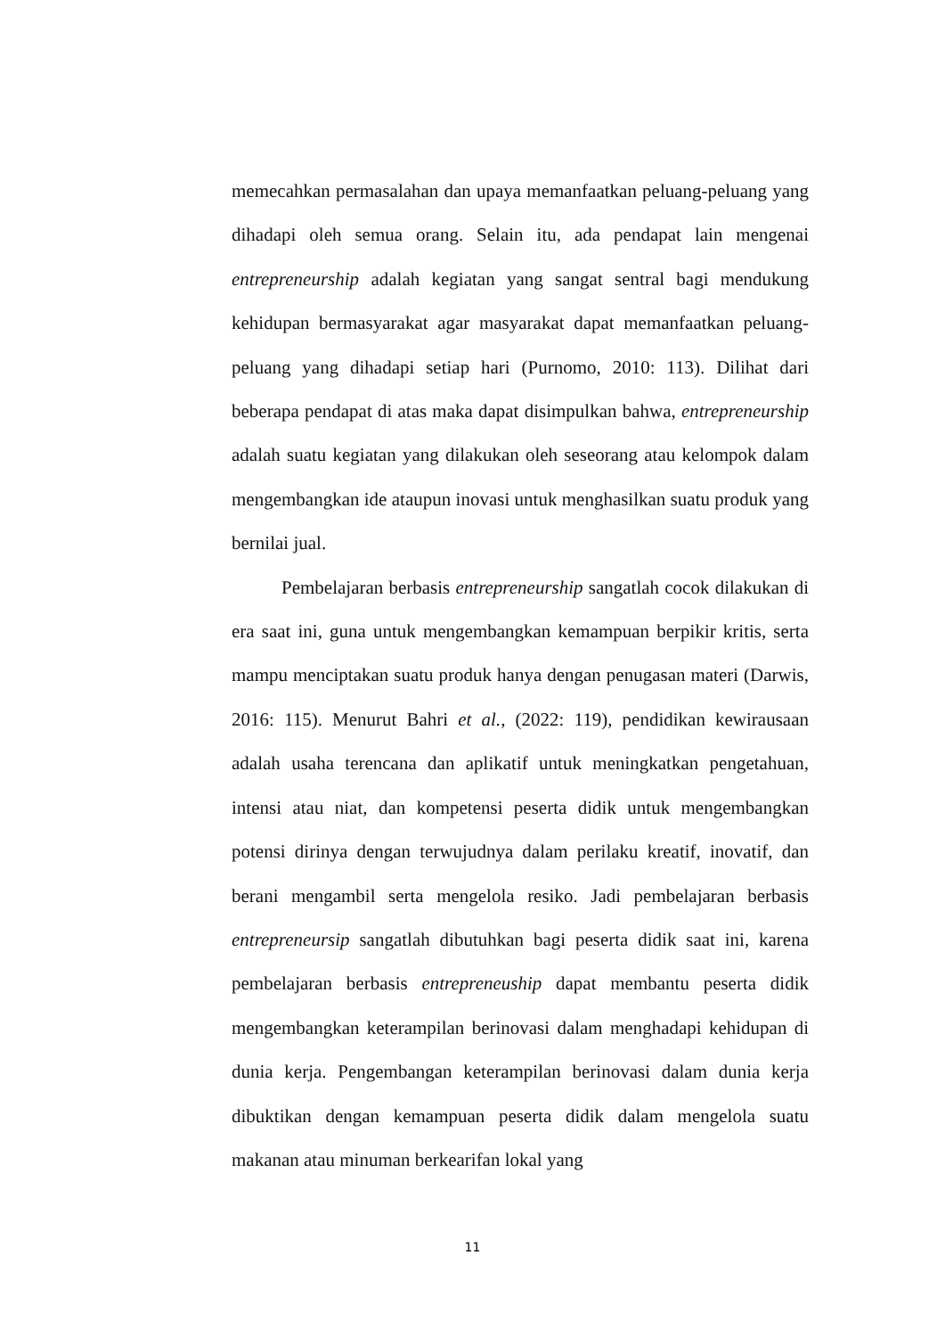memecahkan permasalahan dan upaya memanfaatkan peluang-peluang yang dihadapi oleh semua orang. Selain itu, ada pendapat lain mengenai entrepreneurship adalah kegiatan yang sangat sentral bagi mendukung kehidupan bermasyarakat agar masyarakat dapat memanfaatkan peluang-peluang yang dihadapi setiap hari (Purnomo, 2010: 113). Dilihat dari beberapa pendapat di atas maka dapat disimpulkan bahwa, entrepreneurship adalah suatu kegiatan yang dilakukan oleh seseorang atau kelompok dalam mengembangkan ide ataupun inovasi untuk menghasilkan suatu produk yang bernilai jual.
Pembelajaran berbasis entrepreneurship sangatlah cocok dilakukan di era saat ini, guna untuk mengembangkan kemampuan berpikir kritis, serta mampu menciptakan suatu produk hanya dengan penugasan materi (Darwis, 2016: 115). Menurut Bahri et al., (2022: 119), pendidikan kewirausaan adalah usaha terencana dan aplikatif untuk meningkatkan pengetahuan, intensi atau niat, dan kompetensi peserta didik untuk mengembangkan potensi dirinya dengan terwujudnya dalam perilaku kreatif, inovatif, dan berani mengambil serta mengelola resiko. Jadi pembelajaran berbasis entrepreneursip sangatlah dibutuhkan bagi peserta didik saat ini, karena pembelajaran berbasis entrepreneuship dapat membantu peserta didik mengembangkan keterampilan berinovasi dalam menghadapi kehidupan di dunia kerja. Pengembangan keterampilan berinovasi dalam dunia kerja dibuktikan dengan kemampuan peserta didik dalam mengelola suatu makanan atau minuman berkearifan lokal yang
11